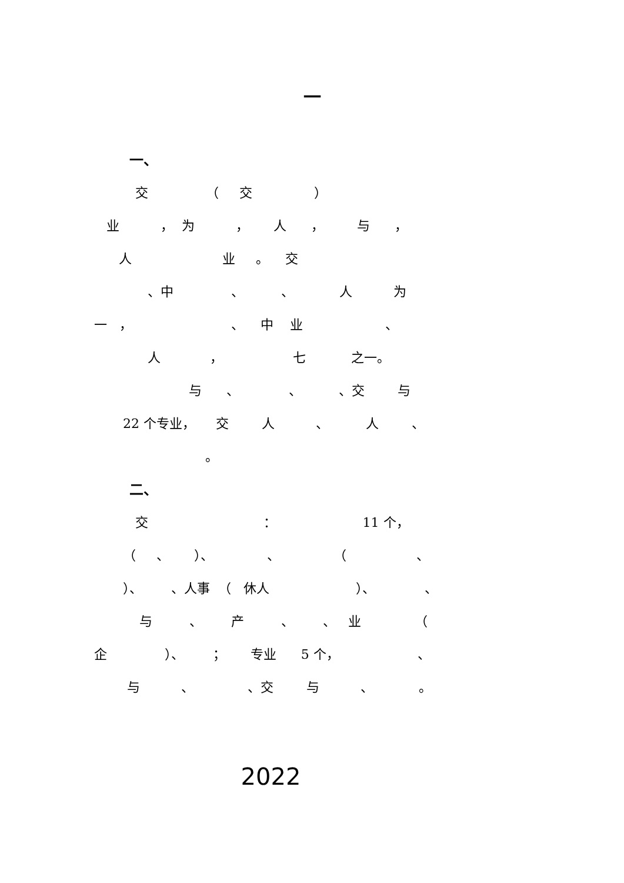一
一、
交 （ 交 ）
业 ， 为 ， 人 ， 与 ，
人 业 。 交
、中 、 、 人 为
一 ， 、 中 业 、
人 ， 七 之一。
与 、 、 、交 与
22 个专业， 交 人 、 人 、
。
二、
交 ： 11 个，
（ 、 ）、 、 （ 、
）、 、人事 （ 休人 ）、 、
与 、 产 、 、 业 （
企 ）、 ； 专业 5 个， 、
与 、 、交 与 、 。
2022